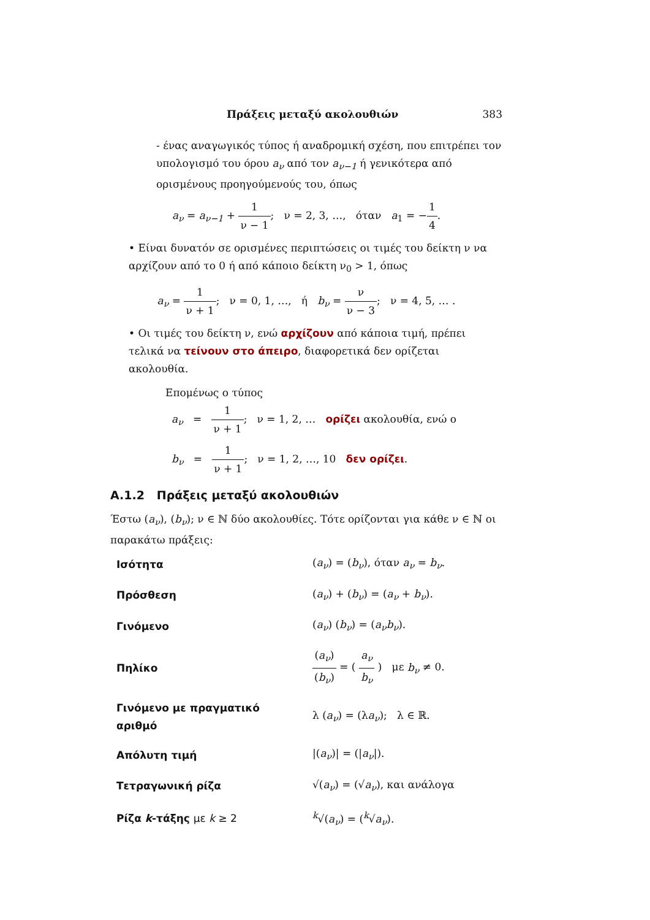Πράξεις μεταξύ ακολουθιών 383
- ένας αναγωγικός τύπος ή αναδρομική σχέση, που επιτρέπει τον υπολογισμό του όρου a<sub>ν</sub> από τον a<sub>ν−1</sub> ή γενικότερα από ορισμένους προηγούμενούς του, όπως
a<sub>ν</sub> = a<sub>ν−1</sub> + 1 ν − 1; ν = 2, 3, …, όταν a<sub>1</sub> = −1 4.
• Είναι δυνατόν σε ορισμένες περιπτώσεις οι τιμές του δείκτη ν να αρχίζουν από το 0 ή από κάποιο δείκτη ν<sub>0</sub> > 1, όπως
a<sub>ν</sub> = 1 ν + 1; ν = 0, 1, …, ή b<sub>ν</sub> = ν ν − 3; ν = 4, 5, … .
• Οι τιμές του δείκτη ν, ενώ αρχίζουν από κάποια τιμή, πρέπει τελικά να τείνουν στο άπειρο, διαφορετικά δεν ορίζεται ακολουθία.
Επομένως ο τύπος
a<sub>ν</sub> = 1 ν + 1; ν = 1, 2, … ορίζει ακολουθία, ενώ ο
b<sub>ν</sub> = 1 ν + 1; ν = 1, 2, …, 10 δεν ορίζει.
A.1.2 Πράξεις μεταξύ ακολουθιών
Έστω (a<sub>ν</sub>), (b<sub>ν</sub>); ν ∈ ℕ δύο ακολουθίες. Τότε ορίζονται για κάθε ν ∈ ℕ οι παρακάτω πράξεις:
| Ισότητα | ( a<sub>ν</sub> ) = ( b<sub>ν</sub> ), όταν a<sub>ν</sub> = b<sub>ν</sub> . |
| Πρόσθεση | ( a<sub>ν</sub> ) + ( b<sub>ν</sub> ) = ( a<sub>ν</sub> + b<sub>ν</sub> ). |
| Γινόμενο | ( a<sub>ν</sub> ) ( b<sub>ν</sub> ) = ( a<sub>ν</sub>b<sub>ν</sub> ). |
| Πηλίκο | ( a<sub>ν</sub> ) ( b<sub>ν</sub> ) = ( a<sub>ν</sub> b<sub>ν</sub> ) με b<sub>ν</sub> ≠ 0. |
| Γινόμενο με πραγματικό αριθμό | λ ( a<sub>ν</sub> ) = (λ a<sub>ν</sub> ); λ ∈ ℝ. |
| Απόλυτη τιμή | /( a<sub>ν</sub> )/ = (/ a<sub>ν</sub> /). |
| Τετραγωνική ρίζα | √( a<sub>ν</sub> ) = (√ a<sub>ν</sub> ), και ανάλογα |
| Ρίζα k -τάξης με k ≥ 2 | <sup>k</sup>√( a<sub>ν</sub> ) = (<sup>k</sup>√ a<sub>ν</sub> ). |